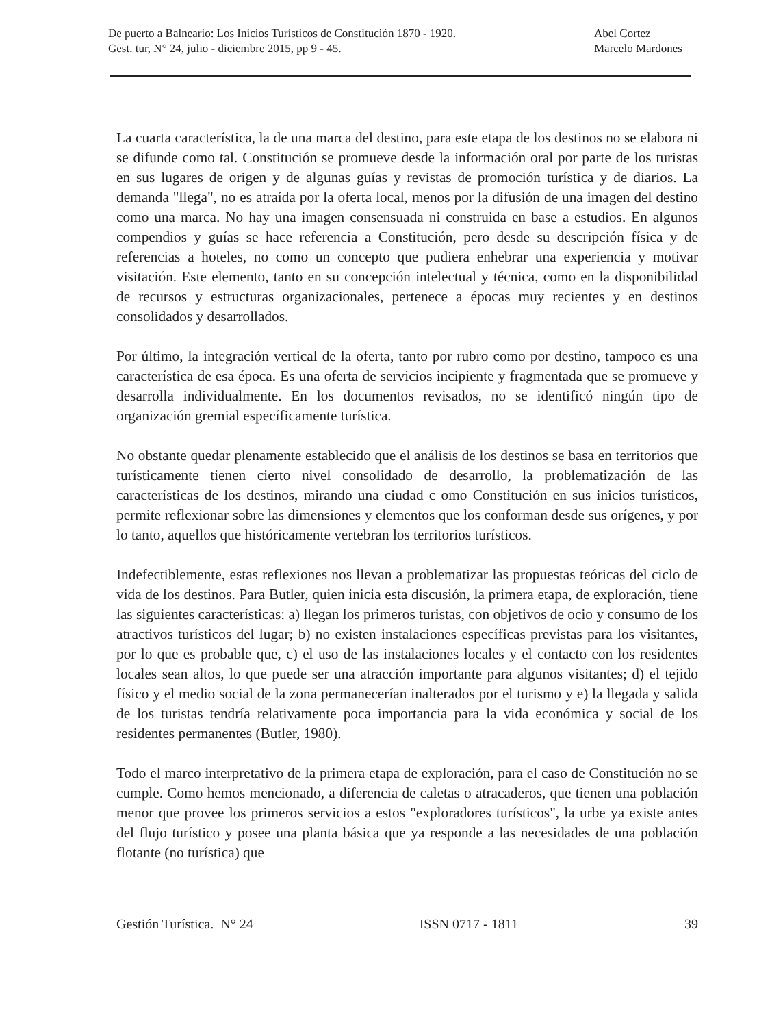De puerto a Balneario: Los Inicios Turísticos de Constitución 1870 - 1920.
Gest. tur, N° 24, julio - diciembre 2015, pp 9 - 45.
Abel Cortez
Marcelo Mardones
La cuarta característica, la de una marca del destino, para este etapa de los destinos no se elabora ni se difunde como tal. Constitución se promueve desde la información oral por parte de los turistas en sus lugares de origen y de algunas guías y revistas de promoción turística y de diarios. La demanda "llega", no es atraída por la oferta local, menos por la difusión de una imagen del destino como una marca. No hay una imagen consensuada ni construida en base a estudios. En algunos compendios y guías se hace referencia a Constitución, pero desde su descripción física y de referencias a hoteles, no como un concepto que pudiera enhebrar una experiencia y motivar visitación. Este elemento, tanto en su concepción intelectual y técnica, como en la disponibilidad de recursos y estructuras organizacionales, pertenece a épocas muy recientes y en destinos consolidados y desarrollados.
Por último, la integración vertical de la oferta, tanto por rubro como por destino, tampoco es una característica de esa época. Es una oferta de servicios incipiente y fragmentada que se promueve y desarrolla individualmente. En los documentos revisados, no se identificó ningún tipo de organización gremial específicamente turística.
No obstante quedar plenamente establecido que el análisis de los destinos se basa en territorios que turísticamente tienen cierto nivel consolidado de desarrollo, la problematización de las características de los destinos, mirando una ciudad c omo Constitución en sus inicios turísticos, permite reflexionar sobre las dimensiones y elementos que los conforman desde sus orígenes, y por lo tanto, aquellos que históricamente vertebran los territorios turísticos.
Indefectiblemente, estas reflexiones nos llevan a problematizar las propuestas teóricas del ciclo de vida de los destinos. Para Butler, quien inicia esta discusión, la primera etapa, de exploración, tiene las siguientes características: a) llegan los primeros turistas, con objetivos de ocio y consumo de los atractivos turísticos del lugar; b) no existen instalaciones específicas previstas para los visitantes, por lo que es probable que, c) el uso de las instalaciones locales y el contacto con los residentes locales sean altos, lo que puede ser una atracción importante para algunos visitantes; d) el tejido físico y el medio social de la zona permanecerían inalterados por el turismo y e) la llegada y salida de los turistas tendría relativamente poca importancia para la vida económica y social de los residentes permanentes (Butler, 1980).
Todo el marco interpretativo de la primera etapa de exploración, para el caso de Constitución no se cumple. Como hemos mencionado, a diferencia de caletas o atracaderos, que tienen una población menor que provee los primeros servicios a estos "exploradores turísticos", la urbe ya existe antes del flujo turístico y posee una planta básica que ya responde a las necesidades de una población flotante (no turística) que
Gestión Turística. N° 24 ISSN 0717 - 1811 39